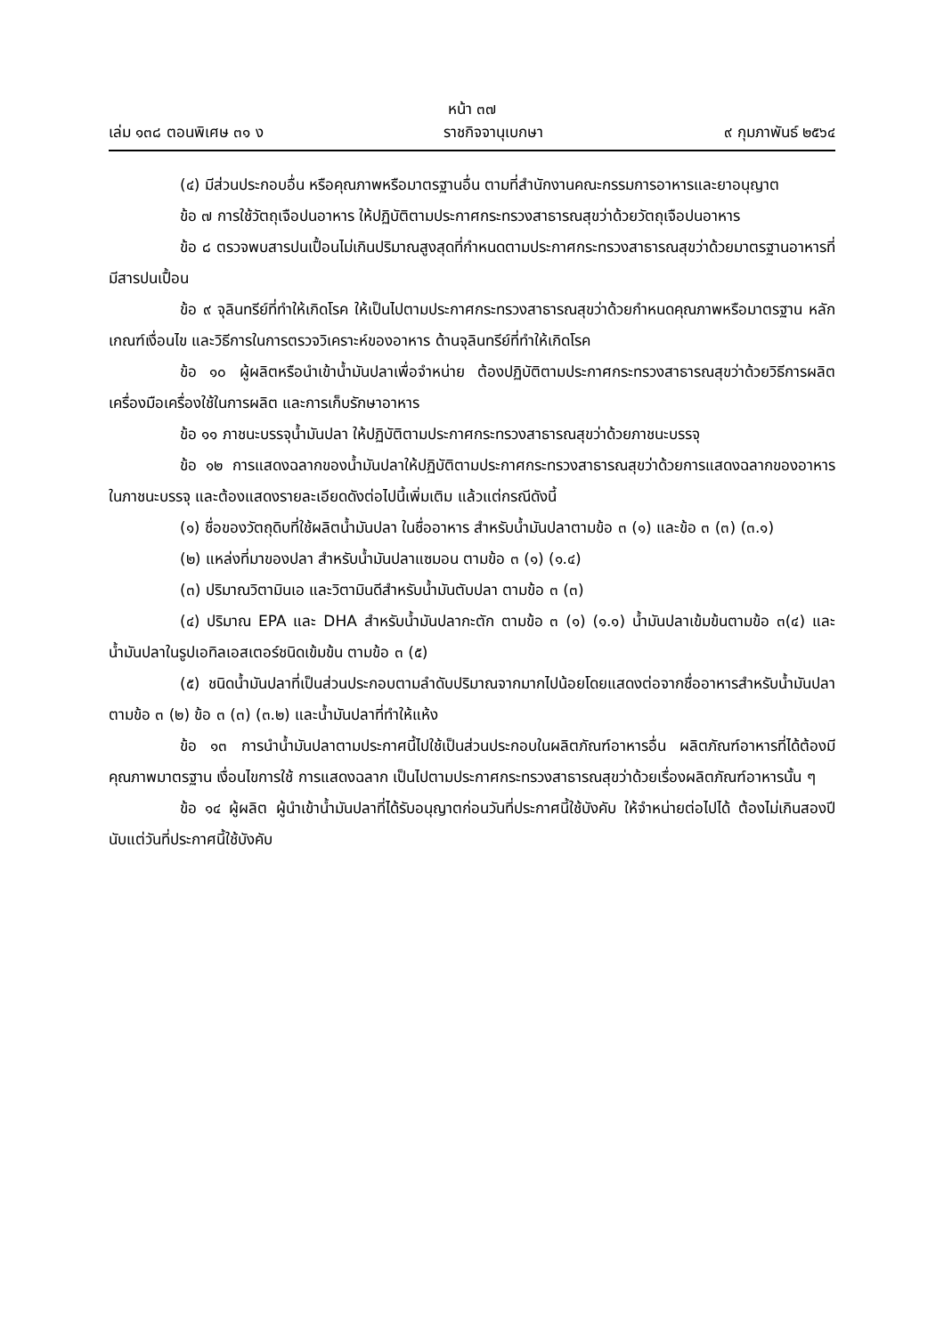หน้า ๓๗
เล่ม ๑๓๘ ตอนพิเศษ ๓๑ ง ราชกิจจานุเบกษา ๙ กุมภาพันธ์ ๒๕๖๔
(๔) มีส่วนประกอบอื่น หรือคุณภาพหรือมาตรฐานอื่น ตามที่สำนักงานคณะกรรมการอาหารและยาอนุญาต
ข้อ ๗ การใช้วัตถุเจือปนอาหาร ให้ปฏิบัติตามประกาศกระทรวงสาธารณสุขว่าด้วยวัตถุเจือปนอาหาร
ข้อ ๘ ตรวจพบสารปนเปื้อนไม่เกินปริมาณสูงสุดที่กำหนดตามประกาศกระทรวงสาธารณสุขว่าด้วยมาตรฐานอาหารที่มีสารปนเปื้อน
ข้อ ๙ จุลินทรีย์ที่ทำให้เกิดโรค ให้เป็นไปตามประกาศกระทรวงสาธารณสุขว่าด้วยกำหนดคุณภาพหรือมาตรฐาน หลักเกณฑ์เงื่อนไข และวิธีการในการตรวจวิเคราะห์ของอาหาร ด้านจุลินทรีย์ที่ทำให้เกิดโรค
ข้อ ๑๐ ผู้ผลิตหรือนำเข้าน้ำมันปลาเพื่อจำหน่าย ต้องปฏิบัติตามประกาศกระทรวงสาธารณสุขว่าด้วยวิธีการผลิตเครื่องมือเครื่องใช้ในการผลิต และการเก็บรักษาอาหาร
ข้อ ๑๑ ภาชนะบรรจุน้ำมันปลา ให้ปฏิบัติตามประกาศกระทรวงสาธารณสุขว่าด้วยภาชนะบรรจุ
ข้อ ๑๒ การแสดงฉลากของน้ำมันปลาให้ปฏิบัติตามประกาศกระทรวงสาธารณสุขว่าด้วยการแสดงฉลากของอาหารในภาชนะบรรจุ และต้องแสดงรายละเอียดดังต่อไปนี้เพิ่มเติม แล้วแต่กรณีดังนี้
(๑) ชื่อของวัตถุดิบที่ใช้ผลิตน้ำมันปลา ในชื่ออาหาร สำหรับน้ำมันปลาตามข้อ ๓ (๑) และข้อ ๓ (๓) (๓.๑)
(๒) แหล่งที่มาของปลา สำหรับน้ำมันปลาแซมอน ตามข้อ ๓ (๑) (๑.๔)
(๓) ปริมาณวิตามินเอ และวิตามินดีสำหรับน้ำมันตับปลา ตามข้อ ๓ (๓)
(๔) ปริมาณ EPA และ DHA สำหรับน้ำมันปลากะตัก ตามข้อ ๓ (๑) (๑.๑) น้ำมันปลาเข้มข้นตามข้อ ๓(๔) และน้ำมันปลาในรูปเอทิลเอสเตอร์ชนิดเข้มข้น ตามข้อ ๓ (๕)
(๕) ชนิดน้ำมันปลาที่เป็นส่วนประกอบตามลำดับปริมาณจากมากไปน้อยโดยแสดงต่อจากชื่ออาหารสำหรับน้ำมันปลาตามข้อ ๓ (๒) ข้อ ๓ (๓) (๓.๒) และน้ำมันปลาที่ทำให้แห้ง
ข้อ ๑๓ การนำน้ำมันปลาตามประกาศนี้ไปใช้เป็นส่วนประกอบในผลิตภัณฑ์อาหารอื่น ผลิตภัณฑ์อาหารที่ได้ต้องมีคุณภาพมาตรฐาน เงื่อนไขการใช้ การแสดงฉลาก เป็นไปตามประกาศกระทรวงสาธารณสุขว่าด้วยเรื่องผลิตภัณฑ์อาหารนั้น ๆ
ข้อ ๑๔ ผู้ผลิต ผู้นำเข้าน้ำมันปลาที่ได้รับอนุญาตก่อนวันที่ประกาศนี้ใช้บังคับ ให้จำหน่ายต่อไปได้ ต้องไม่เกินสองปีนับแต่วันที่ประกาศนี้ใช้บังคับ